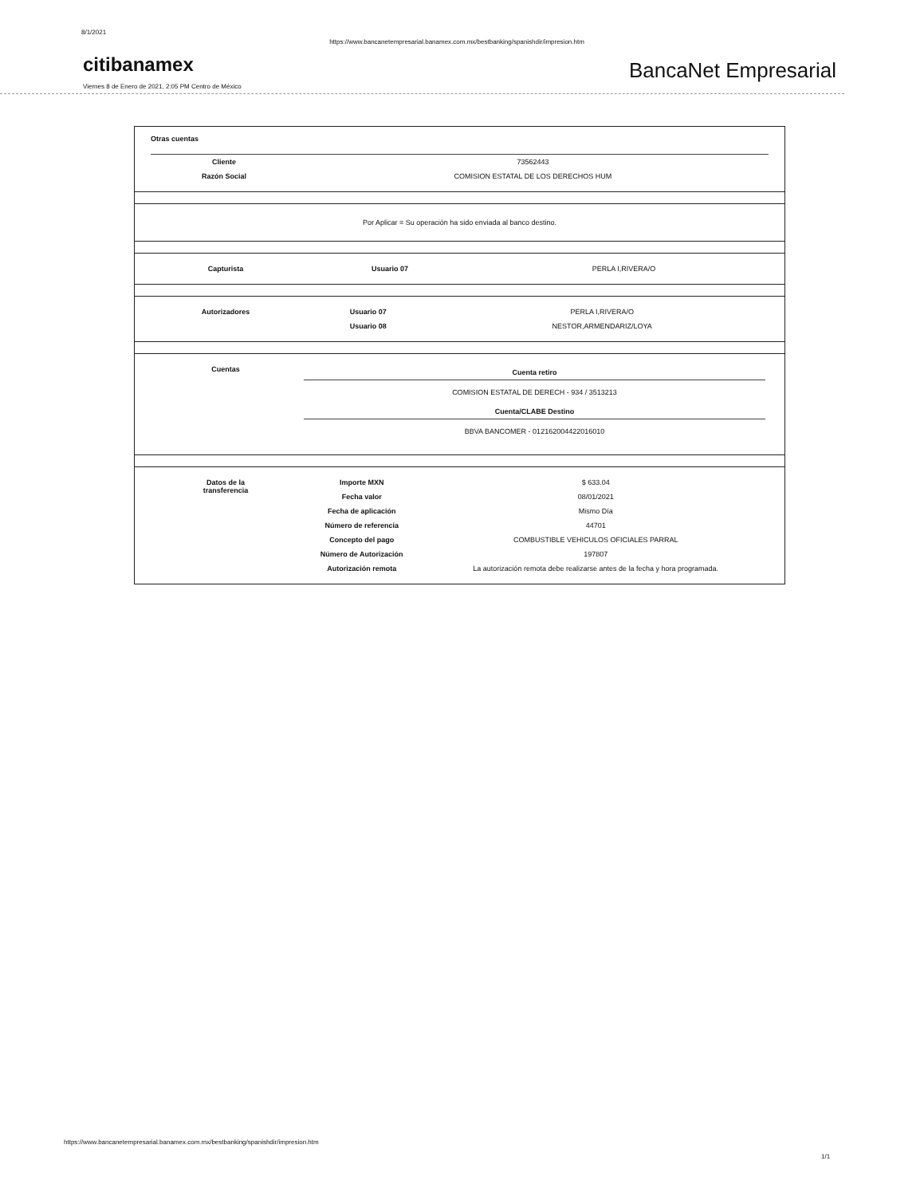8/1/2021 https://www.bancanetempresarial.banamex.com.mx/bestbanking/spanishdir/impresion.htm
citibanamex BancaNet Empresarial
Viernes 8 de Enero de 2021, 2:05 PM Centro de México
Otras cuentas
| Cliente | 73562443 |
| Razón Social | COMISION ESTATAL DE LOS DERECHOS HUM |
Por Aplicar = Su operación ha sido enviada al banco destino.
| Capturista | Usuario 07 | PERLA I,RIVERA/O |
| Autorizadores | Usuario 07 | PERLA I,RIVERA/O |
| | Usuario 08 | NESTOR,ARMENDARIZ/LOYA |
| Cuentas | Cuenta retiro COMISION ESTATAL DE DERECH - 934 / 3513213 Cuenta/CLABE Destino BBVA BANCOMER - 012162004422016010 |
| Datos de la transferencia | Importe MXN | $ 633.04 |
| | Fecha valor | 08/01/2021 |
| | Fecha de aplicación | Mismo Día |
| | Número de referencia | 44701 |
| | Concepto del pago | COMBUSTIBLE VEHICULOS OFICIALES PARRAL |
| | Número de Autorización | 197807 |
| | Autorización remota | La autorización remota debe realizarse antes de la fecha y hora programada. |
https://www.bancanetempresarial.banamex.com.mx/bestbanking/spanishdir/impresion.htm
1/1